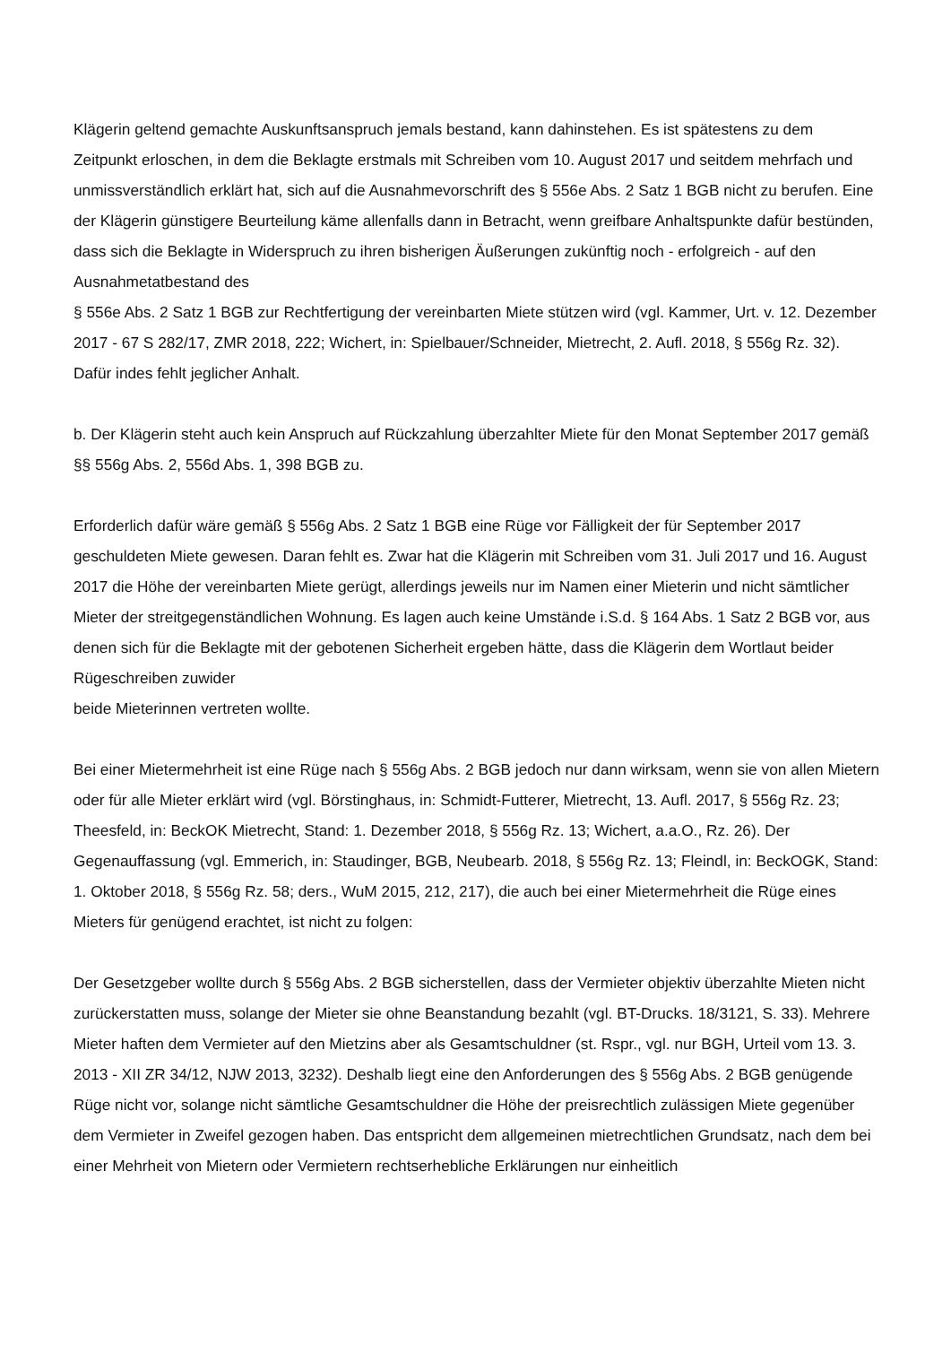Klägerin geltend gemachte Auskunftsanspruch jemals bestand, kann dahinstehen. Es ist spätestens zu dem Zeitpunkt erloschen, in dem die Beklagte erstmals mit Schreiben vom 10. August 2017 und seitdem mehrfach und unmissverständlich erklärt hat, sich auf die Ausnahmevorschrift des § 556e Abs. 2 Satz 1 BGB nicht zu berufen. Eine der Klägerin günstigere Beurteilung käme allenfalls dann in Betracht, wenn greifbare Anhaltspunkte dafür bestünden, dass sich die Beklagte in Widerspruch zu ihren bisherigen Äußerungen zukünftig noch - erfolgreich - auf den Ausnahmetatbestand des
§ 556e Abs. 2 Satz 1 BGB zur Rechtfertigung der vereinbarten Miete stützen wird (vgl. Kammer, Urt. v. 12. Dezember 2017 - 67 S 282/17, ZMR 2018, 222; Wichert, in: Spielbauer/Schneider, Mietrecht, 2. Aufl. 2018, § 556g Rz. 32). Dafür indes fehlt jeglicher Anhalt.
b. Der Klägerin steht auch kein Anspruch auf Rückzahlung überzahlter Miete für den Monat September 2017 gemäß §§ 556g Abs. 2, 556d Abs. 1, 398 BGB zu.
Erforderlich dafür wäre gemäß § 556g Abs. 2 Satz 1 BGB eine Rüge vor Fälligkeit der für September 2017 geschuldeten Miete gewesen. Daran fehlt es. Zwar hat die Klägerin mit Schreiben vom 31. Juli 2017 und 16. August 2017 die Höhe der vereinbarten Miete gerügt, allerdings jeweils nur im Namen einer Mieterin und nicht sämtlicher Mieter der streitgegenständlichen Wohnung. Es lagen auch keine Umstände i.S.d. § 164 Abs. 1 Satz 2 BGB vor, aus denen sich für die Beklagte mit der gebotenen Sicherheit ergeben hätte, dass die Klägerin dem Wortlaut beider Rügeschreiben zuwider
beide Mieterinnen vertreten wollte.
Bei einer Mietermehrheit ist eine Rüge nach § 556g Abs. 2 BGB jedoch nur dann wirksam, wenn sie von allen Mietern oder für alle Mieter erklärt wird (vgl. Börstinghaus, in: Schmidt-Futterer, Mietrecht, 13. Aufl. 2017, § 556g Rz. 23; Theesfeld, in: BeckOK Mietrecht, Stand: 1. Dezember 2018, § 556g Rz. 13; Wichert, a.a.O., Rz. 26). Der Gegenauffassung (vgl. Emmerich, in: Staudinger, BGB, Neubearb. 2018, § 556g Rz. 13; Fleindl, in: BeckOGK, Stand: 1. Oktober 2018, § 556g Rz. 58; ders., WuM 2015, 212, 217), die auch bei einer Mietermehrheit die Rüge eines Mieters für genügend erachtet, ist nicht zu folgen:
Der Gesetzgeber wollte durch § 556g Abs. 2 BGB sicherstellen, dass der Vermieter objektiv überzahlte Mieten nicht zurückerstatten muss, solange der Mieter sie ohne Beanstandung bezahlt (vgl. BT-Drucks. 18/3121, S. 33). Mehrere Mieter haften dem Vermieter auf den Mietzins aber als Gesamtschuldner (st. Rspr., vgl. nur BGH, Urteil vom 13. 3. 2013 - XII ZR 34/12, NJW 2013, 3232). Deshalb liegt eine den Anforderungen des § 556g Abs. 2 BGB genügende Rüge nicht vor, solange nicht sämtliche Gesamtschuldner die Höhe der preisrechtlich zulässigen Miete gegenüber dem Vermieter in Zweifel gezogen haben. Das entspricht dem allgemeinen mietrechtlichen Grundsatz, nach dem bei einer Mehrheit von Mietern oder Vermietern rechtserhebliche Erklärungen nur einheitlich